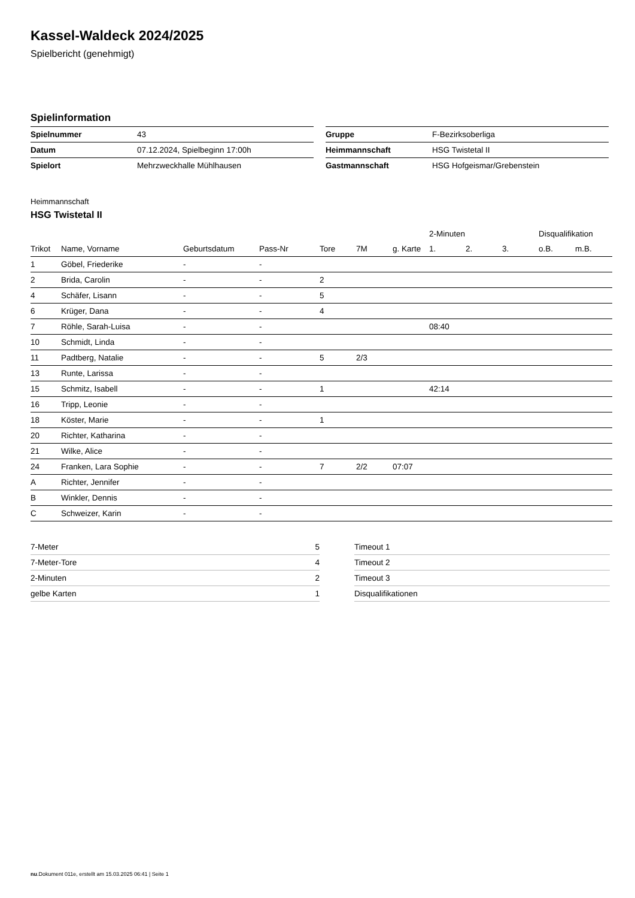Kassel-Waldeck 2024/2025
Spielbericht (genehmigt)
Spielinformation
| Spielnummer | 43 |
| Datum | 07.12.2024, Spielbeginn 17:00h |
| Spielort | Mehrzweckhalle Mühlhausen |
| Gruppe | F-Bezirksoberliga |
| Heimmannschaft | HSG Twistetal II |
| Gastmannschaft | HSG Hofgeismar/Grebenstein |
Heimmannschaft
HSG Twistetal II
| | | | | | | | 2-Minuten | | | Disqualifikation | |
| --- | --- | --- | --- | --- | --- | --- | --- | --- | --- | --- | --- |
| Trikot | Name, Vorname | Geburtsdatum | Pass-Nr | Tore | 7M | g. Karte | 1. | 2. | 3. | o.B. | m.B. |
| 1 | Göbel, Friederike | - | - | | | | | | | | |
| 2 | Brida, Carolin | - | - | 2 | | | | | | | |
| 4 | Schäfer, Lisann | - | - | 5 | | | | | | | |
| 6 | Krüger, Dana | - | - | 4 | | | | | | | |
| 7 | Röhle, Sarah-Luisa | - | - | | | | 08:40 | | | | |
| 10 | Schmidt, Linda | - | - | | | | | | | | |
| 11 | Padtberg, Natalie | - | - | 5 | 2/3 | | | | | | |
| 13 | Runte, Larissa | - | - | | | | | | | | |
| 15 | Schmitz, Isabell | - | - | 1 | | | 42:14 | | | | |
| 16 | Tripp, Leonie | - | - | | | | | | | | |
| 18 | Köster, Marie | - | - | 1 | | | | | | | |
| 20 | Richter, Katharina | - | - | | | | | | | | |
| 21 | Wilke, Alice | - | - | | | | | | | | |
| 24 | Franken, Lara Sophie | - | - | 7 | 2/2 | 07:07 | | | | | |
| A | Richter, Jennifer | - | - | | | | | | | | |
| B | Winkler, Dennis | - | - | | | | | | | | |
| C | Schweizer, Karin | - | - | | | | | | | | |
| 7-Meter | 5 |
| 7-Meter-Tore | 4 |
| 2-Minuten | 2 |
| gelbe Karten | 1 |
| Timeout 1 |
| Timeout 2 |
| Timeout 3 |
| Disqualifikationen |
nu.Dokument 011e, erstellt am 15.03.2025 06:41 | Seite 1